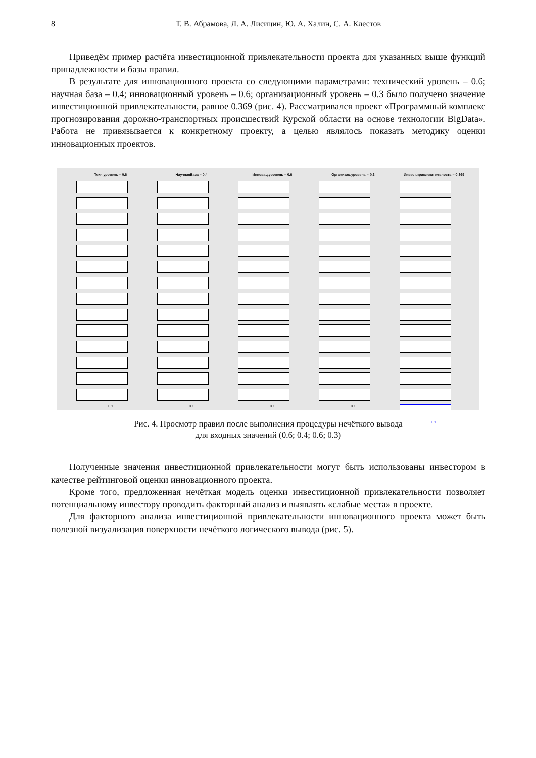8 Т. В. Абрамова, Л. А. Лисицин, Ю. А. Халин, С. А. Клестов
Приведём пример расчёта инвестиционной привлекательности проекта для указанных выше функций принадлежности и базы правил.
В результате для инновационного проекта со следующими параметрами: технический уровень – 0.6; научная база – 0.4; инновационный уровень – 0.6; организационный уровень – 0.3 было получено значение инвестиционной привлекательности, равное 0.369 (рис. 4). Рассматривался проект «Программный комплекс прогнозирования дорожно-транспортных происшествий Курской области на основе технологии BigData». Работа не привязывается к конкретному проекту, а целью являлось показать методику оценки инновационных проектов.
Техн.уровень = 0.6
0 1
НаучнаяБаза = 0.4
0 1
Инновац.уровень = 0.6
0 1
Организац.уровень = 0.3
0 1
Инвест.привлекательность = 0.369
0 1
Рис. 4. Просмотр правил после выполнения процедуры нечёткого вывода
для входных значений (0.6; 0.4; 0.6; 0.3)
Полученные значения инвестиционной привлекательности могут быть использованы инвестором в качестве рейтинговой оценки инновационного проекта.
Кроме того, предложенная нечёткая модель оценки инвестиционной привлекательности позволяет потенциальному инвестору проводить факторный анализ и выявлять «слабые места» в проекте.
Для факторного анализа инвестиционной привлекательности инновационного проекта может быть полезной визуализация поверхности нечёткого логического вывода (рис. 5).